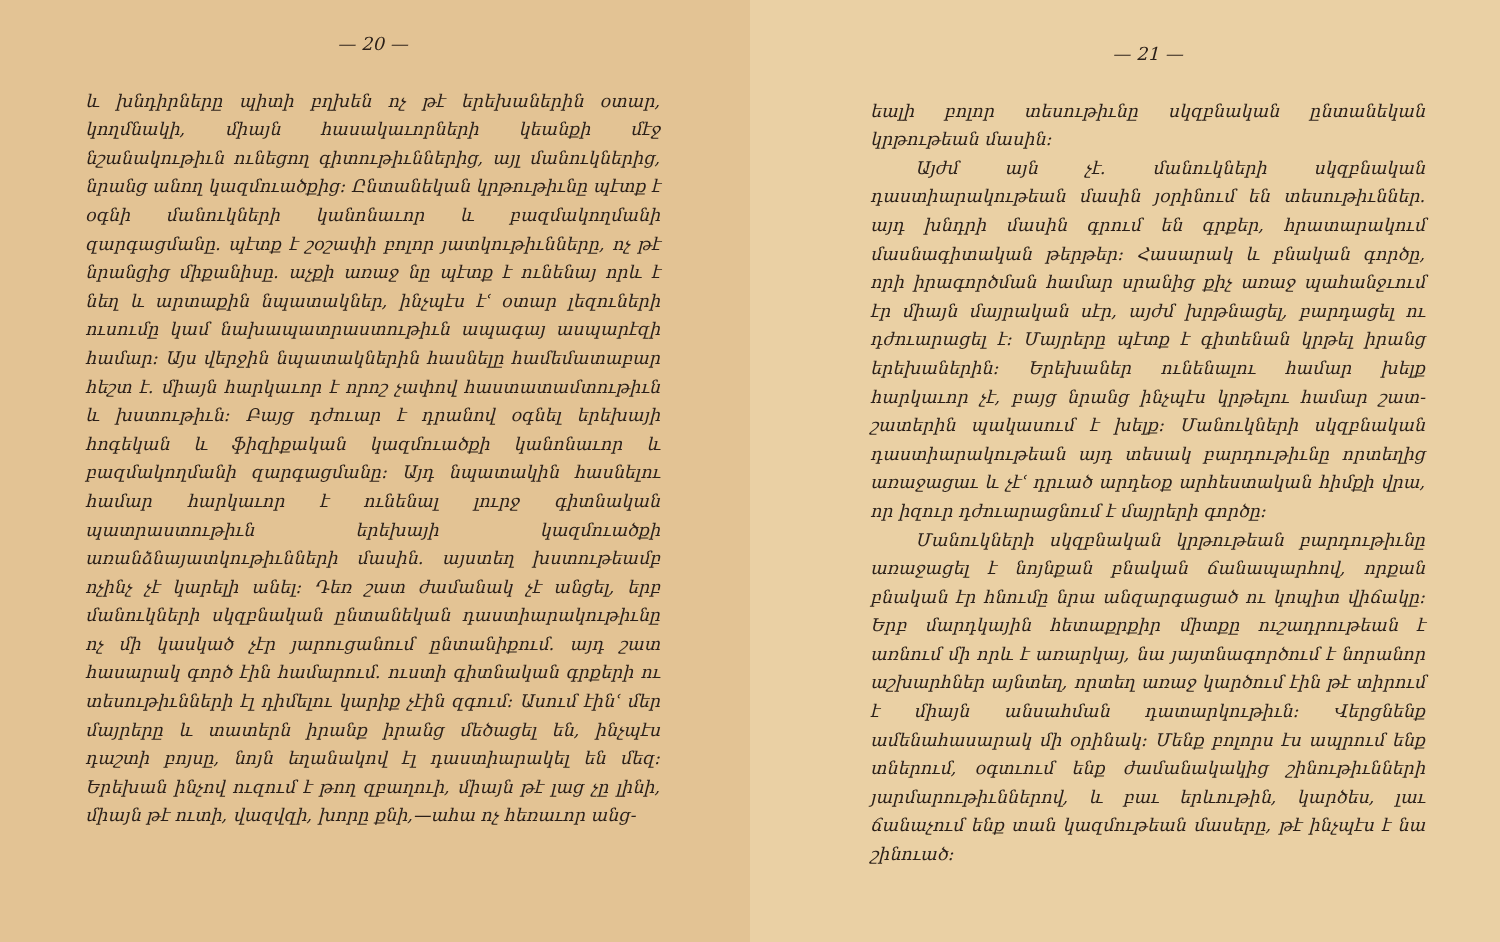— 20 —
և խնդիրները պիտի բղխեն ոչ թէ երեխաներին օտար, կողմնակի, միայն հասակաւորների կեանքի մէջ նշանակութիւն ունեցող գիտութիւններից, այլ մանուկներից, նրանց անող կազմուածքից։ Ընտանեկան կրթութիւնը պէտք է օգնի մանուկների կանոնաւոր և բազմակողմանի զարգացմանը. պէտք է շօշափի բոլոր յատկութիւնները, ոչ թէ նրանցից միքանիսը. աչքի առաջ նը պէտք է ունենայ որև է նեղ և արտաքին նպատակներ, ինչպէս էՙ օտար լեզուների ուսումը կամ նախապատրաստութիւն ապագայ ասպարէզի համար։ Այս վերջին նպատակներին հասնելը համեմատաբար հեշտ է. միայն հարկաւոր է որոշ չափով հաստատամտութիւն և խստութիւն։ Բայց դժուար է դրանով օգնել երեխայի հոգեկան և ֆիզիքական կազմուածքի կանոնաւոր և բազմակողմանի զարգացմանը։ Այդ նպատակին հասնելու համար հարկաւոր է ունենալ լուրջ գիտնական պատրաստութիւն երեխայի կազմուածքի առանձնայատկութիւնների մասին. այստեղ խստութեամբ ոչինչ չէ կարելի անել։ Դեռ շատ ժամանակ չէ անցել, երբ մանուկների սկզբնական ընտանեկան դաստիարակութիւնը ոչ մի կասկած չէր յարուցանում ընտանիքում. այդ շատ հասարակ գործ էին համարում. ուստի գիտնական գրքերի ու տեսութիւնների էլ դիմելու կարիք չէին զգում։ Ասում էինՙ մեր մայրերը և տատերն իրանք իրանց մեծացել են, ինչպէս դաշտի բոյսը, նոյն եղանակով էլ դաստիարակել են մեզ։ Երեխան ինչով ուզում է թող զբաղուի, միայն թէ լաց չը լինի, միայն թէ ուտի, վազվզի, խորը քնի,—ահա ոչ հեռաւոր անց-
— 21 —
եալի բոլոր տեսութիւնը սկզբնական ընտանեկան կրթութեան մասին։
Այժմ այն չէ. մանուկների սկզբնական դաստիարակութեան մասին յօրինում են տեսութիւններ. այդ խնդրի մասին գրում են գրքեր, հրատարակում մասնագիտական թերթեր։ Հասարակ և բնական գործը, որի իրագործման համար սրանից քիչ առաջ պահանջւում էր միայն մայրական սէր, այժմ խրթնացել, բարդացել ու դժուարացել է։ Մայրերը պէտք է գիտենան կրթել իրանց երեխաներին։ Երեխաներ ունենալու համար խելք հարկաւոր չէ, բայց նրանց ինչպէս կրթելու համար շատ-շատերին պակասում է խելք։ Մանուկների սկզբնական դաստիարակութեան այդ տեսակ բարդութիւնը որտեղից առաջացաւ և չէՙ դրւած արդեօք արհեստական հիմքի վրա, որ իզուր դժուարացնում է մայրերի գործը։
Մանուկների սկզբնական կրթութեան բարդութիւնը առաջացել է նոյնքան բնական ճանապարհով, որքան բնական էր հնումը նրա անզարգացած ու կոպիտ վիճակը։ Երբ մարդկային հետաքրքիր միտքը ուշադրութեան է առնում մի որև է առարկայ, նա յայտնագործում է նորանոր աշխարհներ այնտեղ, որտեղ առաջ կարծում էին թէ տիրում է միայն անսահման դատարկութիւն։ Վերցնենք ամենահասարակ մի օրինակ։ Մենք բոլորս էս ապրում ենք տներում, օգտւում ենք ժամանակակից շինութիւնների յարմարութիւններով, և բաւ երևութին, կարծես, լաւ ճանաչում ենք տան կազմութեան մասերը, թէ ինչպէս է նա շինուած։